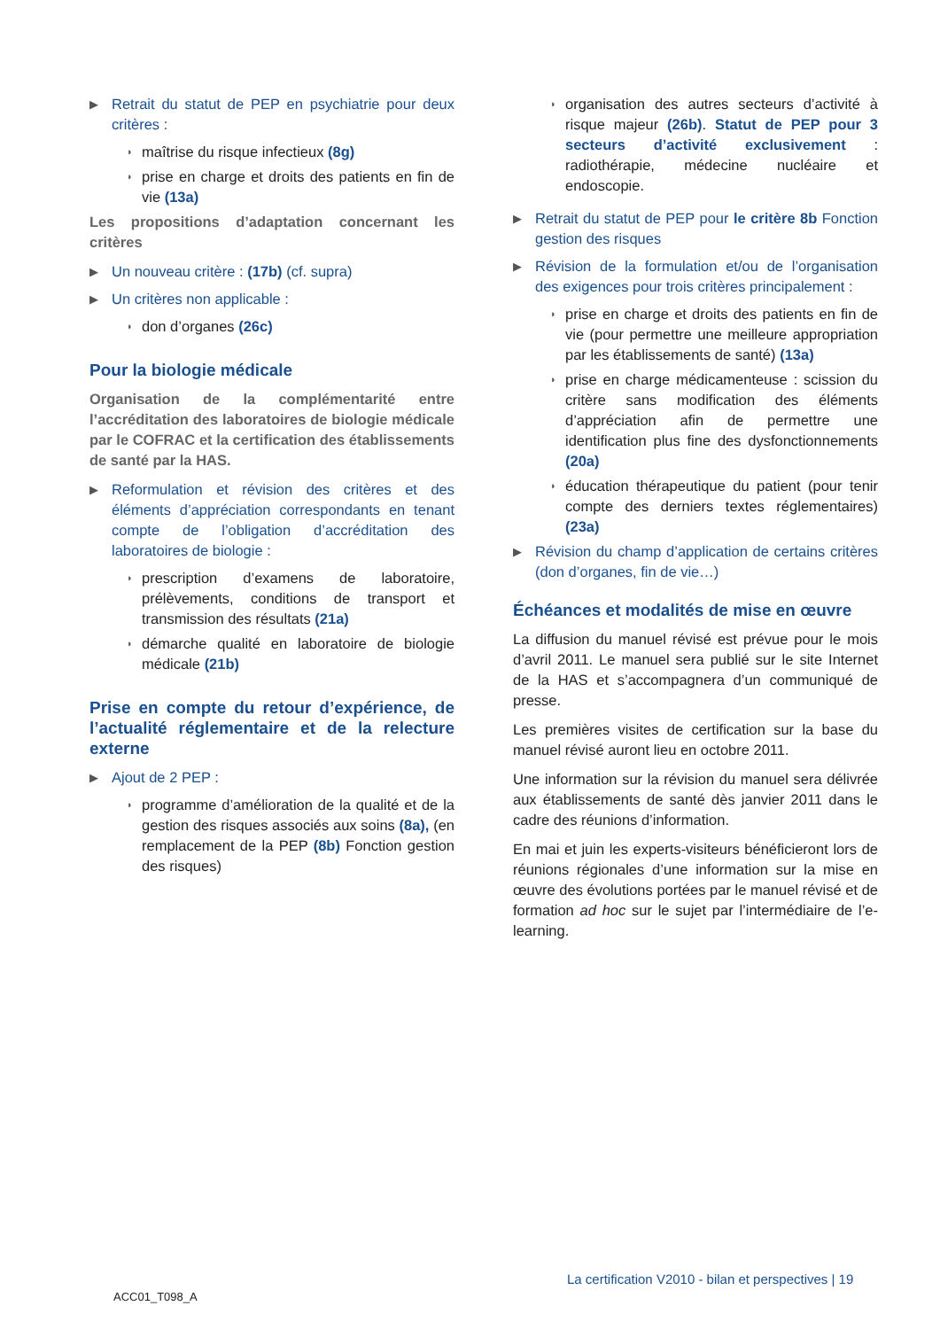▶ Retrait du statut de PEP en psychiatrie pour deux critères :
◗ maîtrise du risque infectieux (8g)
◗ prise en charge et droits des patients en fin de vie (13a)
Les propositions d’adaptation concernant les critères
▶ Un nouveau critère : (17b) (cf. supra)
▶ Un critères non applicable :
◗ don d’organes (26c)
Pour la biologie médicale
Organisation de la complémentarité entre l’accréditation des laboratoires de biologie médicale par le COFRAC et la certification des établissements de santé par la HAS.
▶ Reformulation et révision des critères et des éléments d’appréciation correspondants en tenant compte de l’obligation d’accréditation des laboratoires de biologie :
◗ prescription d’examens de laboratoire, prélèvements, conditions de transport et transmission des résultats (21a)
◗ démarche qualité en laboratoire de biologie médicale (21b)
Prise en compte du retour d’expérience, de l’actualité réglementaire et de la relecture externe
▶ Ajout de 2 PEP :
◗ programme d’amélioration de la qualité et de la gestion des risques associés aux soins (8a), (en remplacement de la PEP (8b) Fonction gestion des risques)
◗ organisation des autres secteurs d’activité à risque majeur (26b). Statut de PEP pour 3 secteurs d’activité exclusivement : radiothérapie, médecine nucléaire et endoscopie.
▶ Retrait du statut de PEP pour le critère 8b Fonction gestion des risques
▶ Révision de la formulation et/ou de l’organisation des exigences pour trois critères principalement :
◗ prise en charge et droits des patients en fin de vie (pour permettre une meilleure appropriation par les établissements de santé) (13a)
◗ prise en charge médicamenteuse : scission du critère sans modification des éléments d’appréciation afin de permettre une identification plus fine des dysfonctionnements (20a)
◗ éducation thérapeutique du patient (pour tenir compte des derniers textes réglementaires) (23a)
▶ Révision du champ d’application de certains critères (don d’organes, fin de vie…)
Échéances et modalités de mise en œuvre
La diffusion du manuel révisé est prévue pour le mois d’avril 2011. Le manuel sera publié sur le site Internet de la HAS et s’accompagnera d’un communiqué de presse.
Les premières visites de certification sur la base du manuel révisé auront lieu en octobre 2011.
Une information sur la révision du manuel sera délivrée aux établissements de santé dès janvier 2011 dans le cadre des réunions d’information.
En mai et juin les experts-visiteurs bénéficieront lors de réunions régionales d’une information sur la mise en œuvre des évolutions portées par le manuel révisé et de formation ad hoc sur le sujet par l’intermédiaire de l’e-learning.
La certification V2010 - bilan et perspectives | 19
ACC01_T098_A